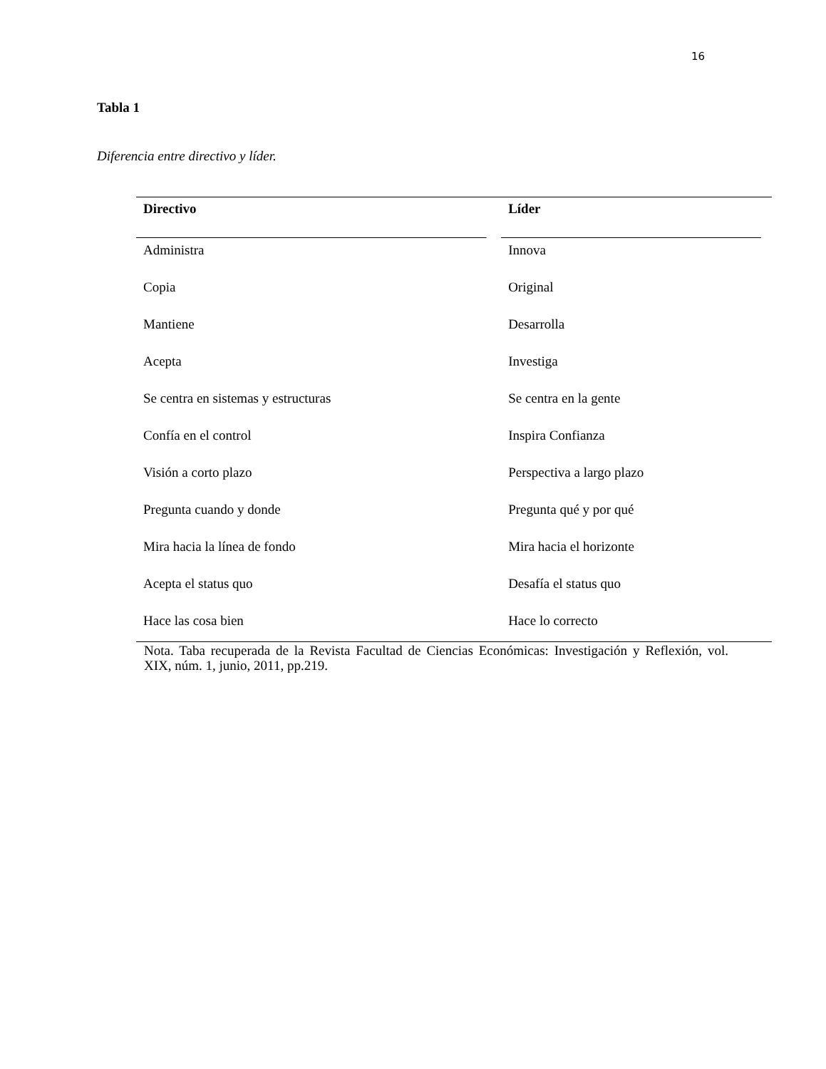16
Tabla 1
Diferencia entre directivo y líder.
| Directivo | Líder |
| --- | --- |
| Administra | Innova |
| Copia | Original |
| Mantiene | Desarrolla |
| Acepta | Investiga |
| Se centra en sistemas y estructuras | Se centra en la gente |
| Confía en el control | Inspira Confianza |
| Visión a corto plazo | Perspectiva a largo plazo |
| Pregunta cuando y donde | Pregunta qué y por qué |
| Mira hacia la línea de fondo | Mira hacia el horizonte |
| Acepta el status quo | Desafía el status quo |
| Hace las cosa bien | Hace lo correcto |
Nota. Taba recuperada de la Revista Facultad de Ciencias Económicas: Investigación y Reflexión, vol. XIX, núm. 1, junio, 2011, pp.219.